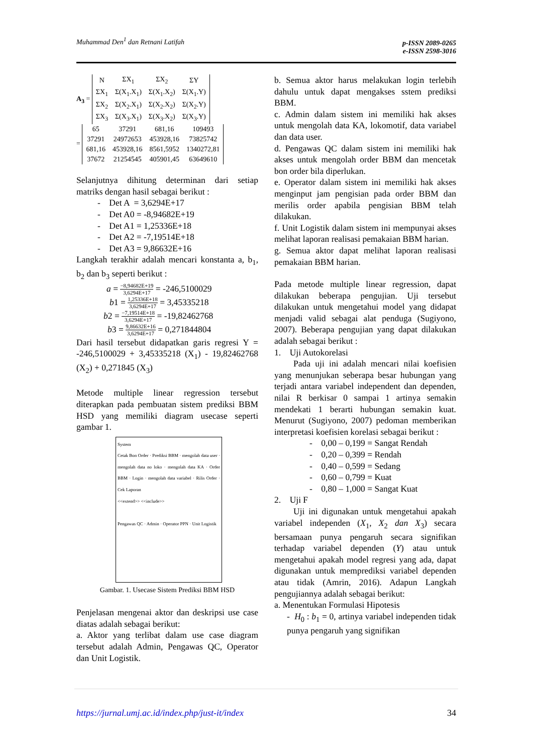Muhammad Den<sup>1</sup> dan Retnani Latifah
p-ISSN 2089-0265
e-ISSN 2598-3016
A<sub>3</sub> =
| N | ΣX<sub>1</sub> | ΣX<sub>2</sub> | ΣY |
| ΣX<sub>1</sub> | Σ(X<sub>1</sub>.X<sub>1</sub>) | Σ(X<sub>1</sub>.X<sub>2</sub>) | Σ(X<sub>1</sub>.Y) |
| ΣX<sub>2</sub> | Σ(X<sub>2</sub>.X<sub>1</sub>) | Σ(X<sub>2</sub>.X<sub>2</sub>) | Σ(X<sub>2</sub>.Y) |
| ΣX<sub>3</sub> | Σ(X<sub>3</sub>.X<sub>1</sub>) | Σ(X<sub>3</sub>.X<sub>2</sub>) | Σ(X<sub>3</sub>.Y) |
=
| 65 | 37291 | 681,16 | 109493 |
| 37291 | 24972653 | 453928,16 | 73825742 |
| 681,16 | 453928,16 | 8561,5952 | 1340272,81 |
| 37672 | 21254545 | 405901,45 | 63649610 |
Selanjutnya dihitung determinan dari setiap matriks dengan hasil sebagai berikut :
- Det A = 3,6294E+17
- Det A0 = -8,94682E+19
- Det A1 = 1,25336E+18
- Det A2 = -7,19514E+18
- Det A3 = 9,86632E+16
Langkah terakhir adalah mencari konstanta a, b<sub>1</sub>, b<sub>2</sub> dan b<sub>3</sub> seperti berikut :
a = −8,94682E+19 3,6294E+17 = -246,5100029
b1 = 1,25336E+18 3,6294E+17 = 3,45335218
b2 = −7,19514E+18 3,6294E+17 = -19,82462768
b3 = 9,86632E+16 3,6294E+17 = 0,271844804
Dari hasil tersebut didapatkan garis regresi Y = -246,5100029 + 3,45335218 (X<sub>1</sub>) - 19,82462768 (X<sub>2</sub>) + 0,271845 (X<sub>3</sub>)
Metode multiple linear regression tersebut diterapkan pada pembuatan sistem prediksi BBM HSD yang memiliki diagram usecase seperti gambar 1.
System
Cetak Bon Order · Prediksi BBM · mengolah data user · mengolah data no loko · mengolah data KA · Order BBM · Login · mengolah data variabel · Rilis Order · Cek Laporan
<<extend>> <<include>>
Pengawas QC · Admin · Operator PPN · Unit Logistik
Gambar. 1. Usecase Sistem Prediksi BBM HSD
Penjelasan mengenai aktor dan deskripsi use case diatas adalah sebagai berikut:
a. Aktor yang terlibat dalam use case diagram tersebut adalah Admin, Pengawas QC, Operator dan Unit Logistik.
b. Semua aktor harus melakukan login terlebih dahulu untuk dapat mengakses sstem prediksi BBM.
c. Admin dalam sistem ini memiliki hak akses untuk mengolah data KA, lokomotif, data variabel dan data user.
d. Pengawas QC dalam sistem ini memiliki hak akses untuk mengolah order BBM dan mencetak bon order bila diperlukan.
e. Operator dalam sistem ini memiliki hak akses menginput jam pengisian pada order BBM dan merilis order apabila pengisian BBM telah dilakukan.
f. Unit Logistik dalam sistem ini mempunyai akses melihat laporan realisasi pemakaian BBM harian.
g. Semua aktor dapat melihat laporan realisasi pemakaian BBM harian.
Pada metode multiple linear regression, dapat dilakukan beberapa pengujian. Uji tersebut dilakukan untuk mengetahui model yang didapat menjadi valid sebagai alat penduga (Sugiyono, 2007). Beberapa pengujian yang dapat dilakukan adalah sebagai berikut :
1. Uji Autokorelasi
Pada uji ini adalah mencari nilai koefisien yang menunjukan seberapa besar hubungan yang terjadi antara variabel independent dan dependen, nilai R berkisar 0 sampai 1 artinya semakin mendekati 1 berarti hubungan semakin kuat. Menurut (Sugiyono, 2007) pedoman memberikan interpretasi koefisien korelasi sebagai berikut :
- 0,00 – 0,199 = Sangat Rendah
- 0,20 – 0,399 = Rendah
- 0,40 – 0,599 = Sedang
- 0,60 – 0,799 = Kuat
- 0,80 – 1,000 = Sangat Kuat
2. Uji F
Uji ini digunakan untuk mengetahui apakah variabel independen (X<sub>1</sub>, X<sub>2</sub> dan X<sub>3</sub>) secara bersamaan punya pengaruh secara signifikan terhadap variabel dependen (Y) atau untuk mengetahui apakah model regresi yang ada, dapat digunakan untuk memprediksi variabel dependen atau tidak (Amrin, 2016). Adapun Langkah pengujiannya adalah sebagai berikut:
a. Menentukan Formulasi Hipotesis
- H<sub>0</sub> : b<sub>1</sub> = 0, artinya variabel independen tidak punya pengaruh yang signifikan
https://jurnal.umj.ac.id/index.php/just-it/index 34